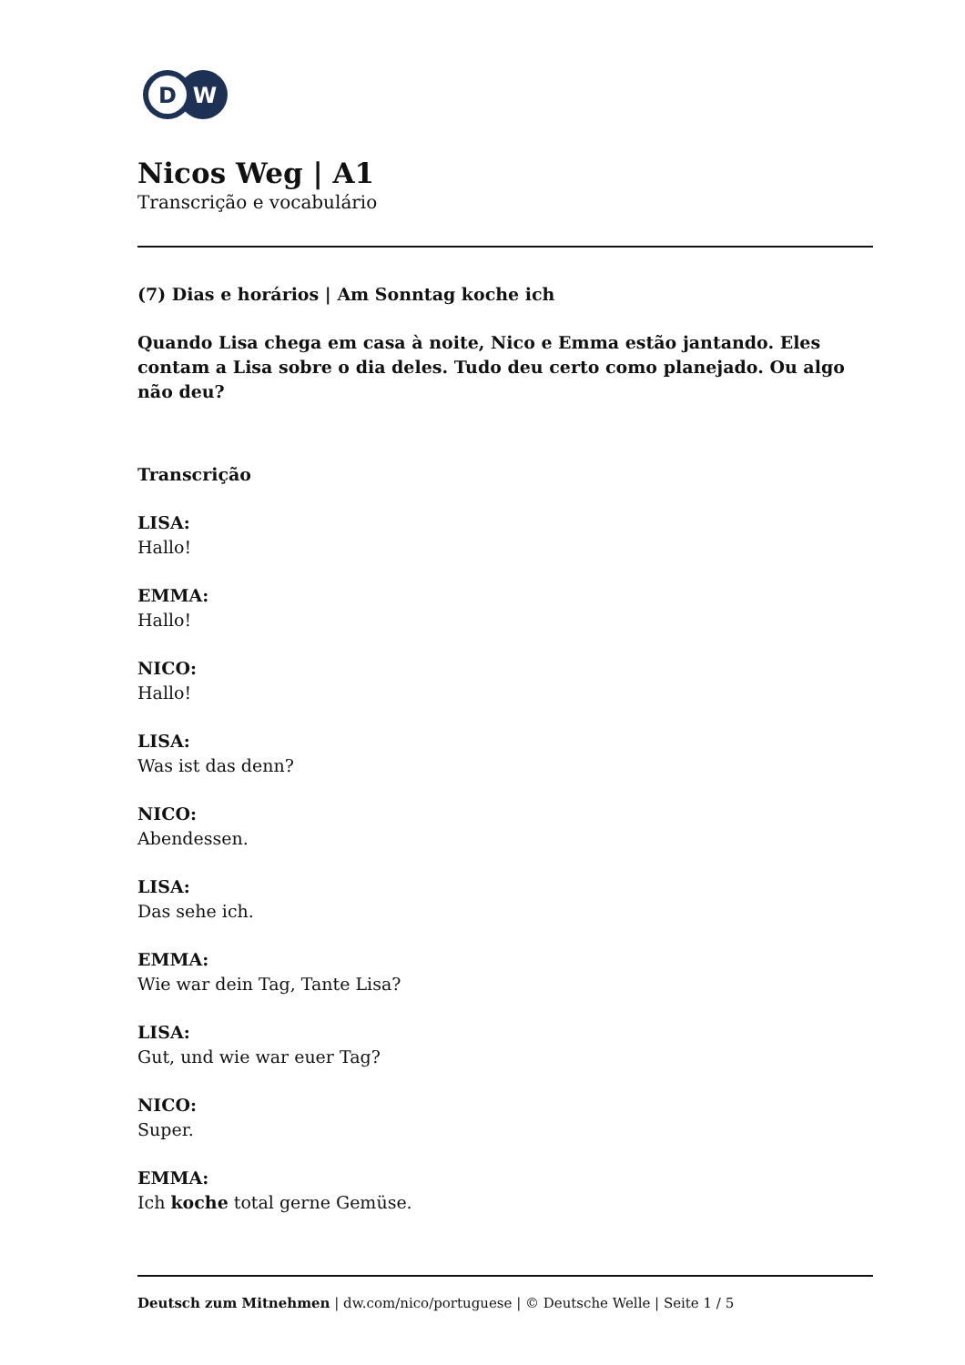D
W
Nicos Weg | A1
Transcrição e vocabulário
(7) Dias e horários | Am Sonntag koche ich
Quando Lisa chega em casa à noite, Nico e Emma estão jantando. Eles contam a Lisa sobre o dia deles. Tudo deu certo como planejado. Ou algo não deu?
Transcrição
LISA:
Hallo!
EMMA:
Hallo!
NICO:
Hallo!
LISA:
Was ist das denn?
NICO:
Abendessen.
LISA:
Das sehe ich.
EMMA:
Wie war dein Tag, Tante Lisa?
LISA:
Gut, und wie war euer Tag?
NICO:
Super.
EMMA:
Ich koche total gerne Gemüse.
Deutsch zum Mitnehmen | dw.com/nico/portuguese | © Deutsche Welle | Seite 1 / 5